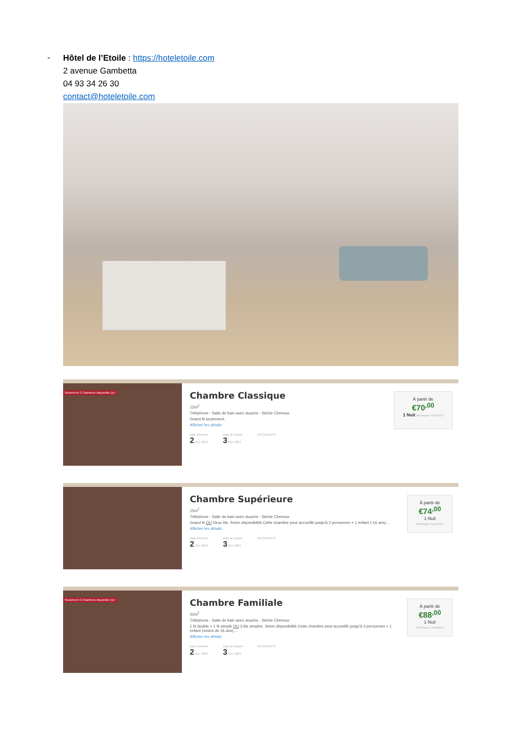-
Hôtel de l’Etoile : https://hoteletoile.com
2 avenue Gambetta
04 93 34 26 30
contact@hoteletoile.com
Seulement 2 Chambres disponible (s) !
Chambre Classique
12m<sup>2</sup>
Téléphone - Salle de bain avec douche - Sèche Cheveux
Grand lit seulement.
Afficher les détails
Date d'arrivée
2 Oct. 2023
Date de départ
3 Oct. 2023
OCCUPANTS
À partir de
€70<sup>,00</sup>
1 Nuit Prix moyen / nuit €70,00
Chambre Supérieure
15m<sup>2</sup>
Téléphone - Salle de bain avec douche - Sèche Cheveux
Grand lit OU Deux lits. Selon disponibilité.Cette chambre peut accueillir jusqu'à 2 personnes + 1 enfant (-16 ans)....
Afficher les détails
Date d'arrivée
2 Oct. 2023
Date de départ
3 Oct. 2023
OCCUPANTS
À partir de
€74<sup>,00</sup>
1 Nuit
Prix moyen / nuit €74,00
Seulement 2 Chambres disponible (s) !
Chambre Familiale
20m<sup>2</sup>
Téléphone - Salle de bain avec douche - Sèche Cheveux
1 lit double + 1 lit simple OU 3 lits simples. Selon disponibilité.Cette chambre peut accueillir jusqu'à 3 personnes + 1 enfant (moins de 16 ans)....
Afficher les détails
Date d'arrivée
2 Oct. 2023
Date de départ
3 Oct. 2023
OCCUPANTS
À partir de
€88<sup>,00</sup>
1 Nuit
Prix moyen / nuit €88,00